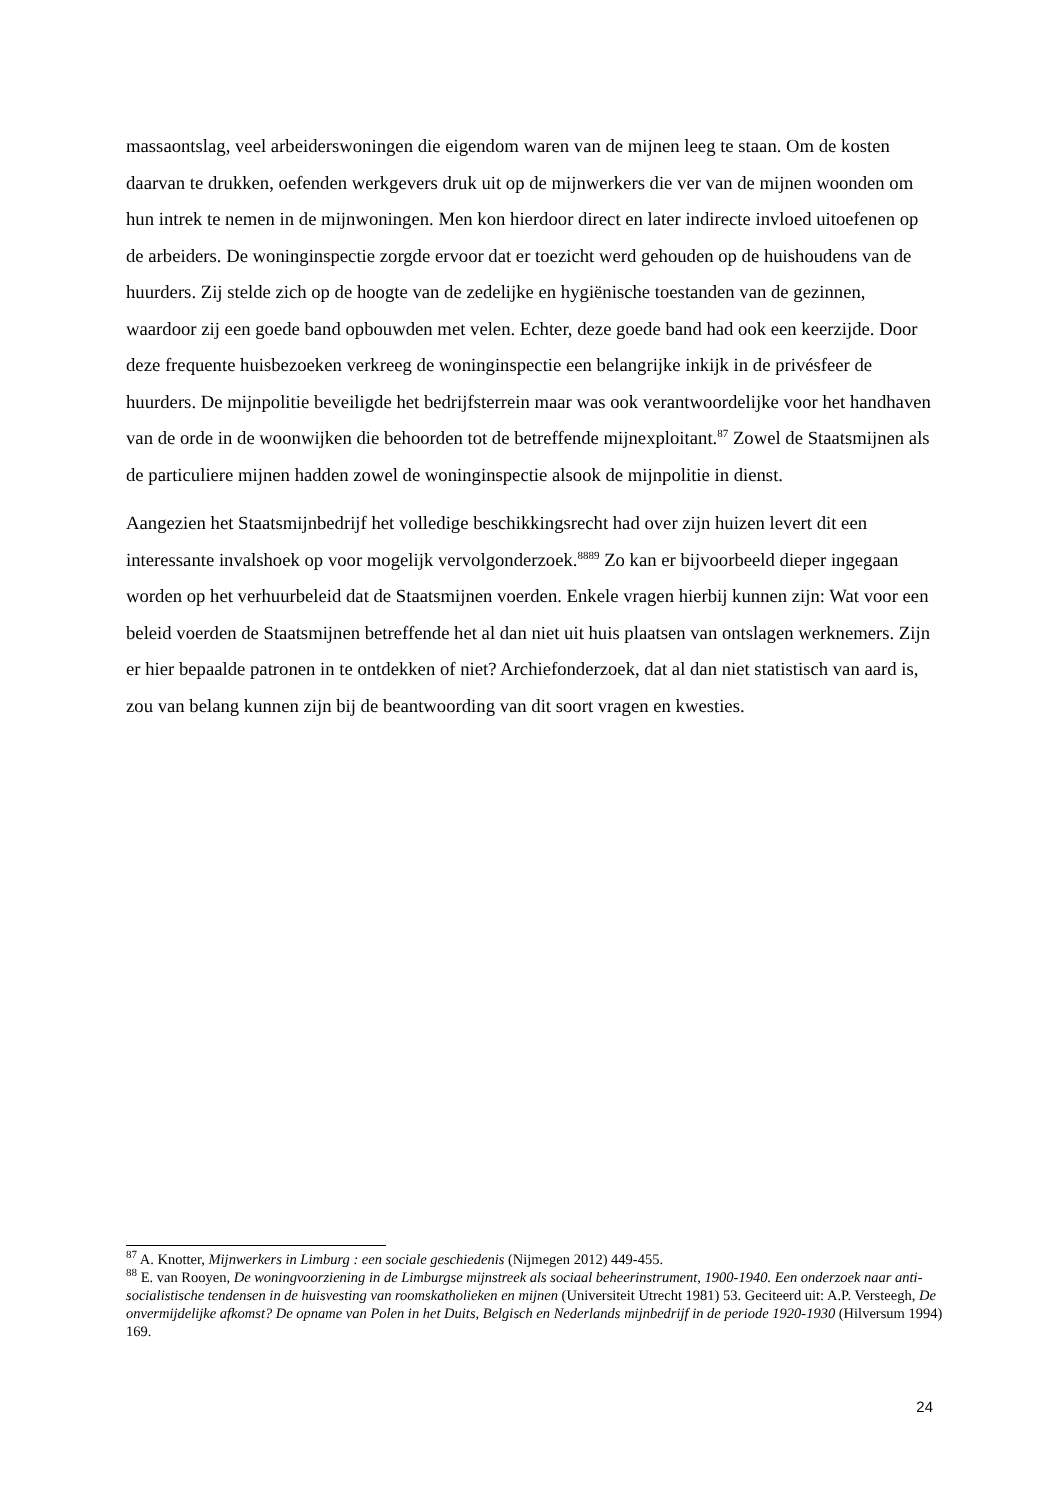massaontslag, veel arbeiderswoningen die eigendom waren van de mijnen leeg te staan. Om de kosten daarvan te drukken, oefenden werkgevers druk uit op de mijnwerkers die ver van de mijnen woonden om hun intrek te nemen in de mijnwoningen. Men kon hierdoor direct en later indirecte invloed uitoefenen op de arbeiders. De woninginspectie zorgde ervoor dat er toezicht werd gehouden op de huishoudens van de huurders. Zij stelde zich op de hoogte van de zedelijke en hygiënische toestanden van de gezinnen, waardoor zij een goede band opbouwden met velen. Echter, deze goede band had ook een keerzijde. Door deze frequente huisbezoeken verkreeg de woninginspectie een belangrijke inkijk in de privésfeer de huurders. De mijnpolitie beveiligde het bedrijfsterrein maar was ook verantwoordelijke voor het handhaven van de orde in de woonwijken die behoorden tot de betreffende mijnexploitant.<sup>87</sup> Zowel de Staatsmijnen als de particuliere mijnen hadden zowel de woninginspectie alsook de mijnpolitie in dienst.
Aangezien het Staatsmijnbedrijf het volledige beschikkingsrecht had over zijn huizen levert dit een interessante invalshoek op voor mogelijk vervolgonderzoek.<sup>8889</sup> Zo kan er bijvoorbeeld dieper ingegaan worden op het verhuurbeleid dat de Staatsmijnen voerden. Enkele vragen hierbij kunnen zijn: Wat voor een beleid voerden de Staatsmijnen betreffende het al dan niet uit huis plaatsen van ontslagen werknemers. Zijn er hier bepaalde patronen in te ontdekken of niet? Archiefonderzoek, dat al dan niet statistisch van aard is, zou van belang kunnen zijn bij de beantwoording van dit soort vragen en kwesties.
<sup>87</sup> A. Knotter, Mijnwerkers in Limburg : een sociale geschiedenis (Nijmegen 2012) 449-455.
<sup>88</sup> E. van Rooyen, De woningvoorziening in de Limburgse mijnstreek als sociaal beheerinstrument, 1900-1940. Een onderzoek naar anti-socialistische tendensen in de huisvesting van roomskatholieken en mijnen (Universiteit Utrecht 1981) 53. Geciteerd uit: A.P. Versteegh, De onvermijdelijke afkomst? De opname van Polen in het Duits, Belgisch en Nederlands mijnbedrijf in de periode 1920-1930 (Hilversum 1994) 169.
24